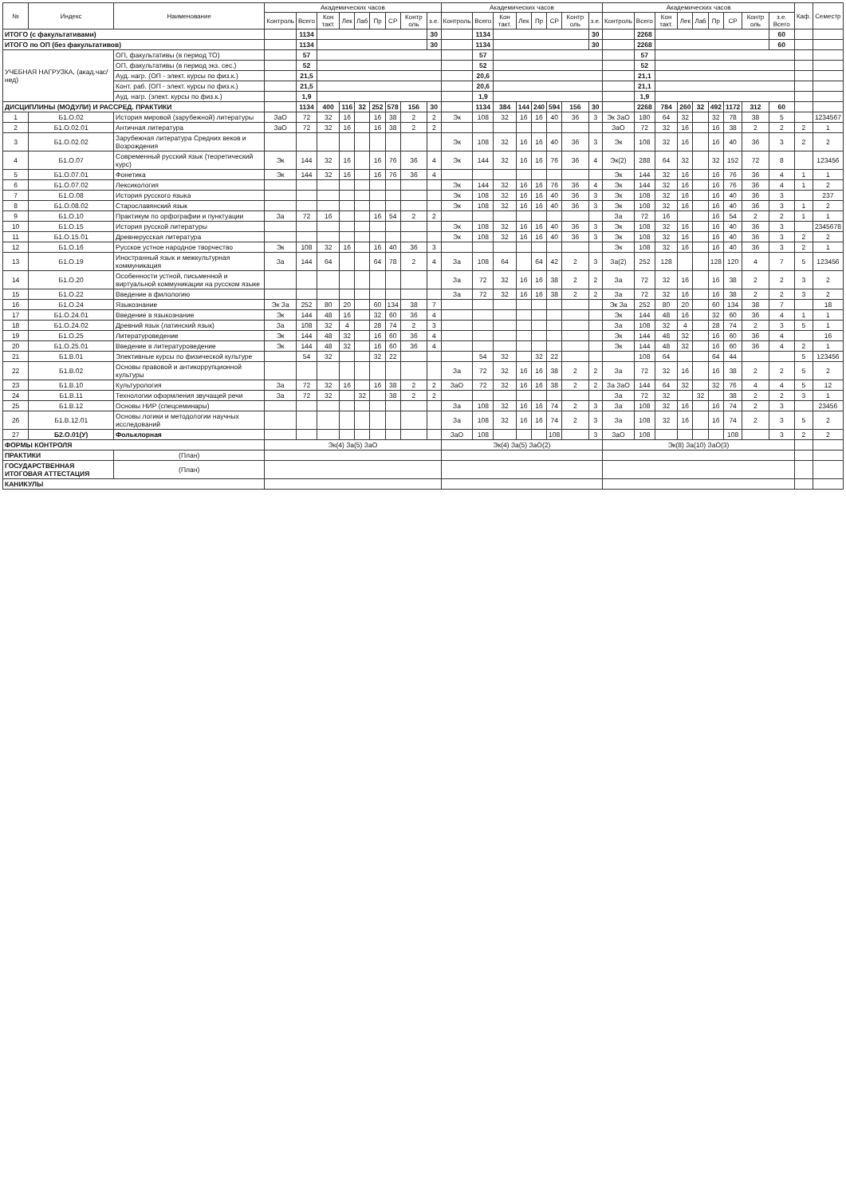| № | Индекс | Наименование | Академических часов | | | | | | | | | Академических часов | | | | | | | | Академических часов | | | | | | | | | Каф. | Семестр |
| --- | --- | --- | --- | --- | --- | --- | --- | --- | --- | --- | --- | --- | --- | --- | --- | --- | --- | --- | --- | --- | --- | --- | --- | --- | --- | --- | --- | --- | --- | --- |
| | | | Контроль | Всего | Кон такт. | Лек | Лаб | Пр | СР | Контр оль | з.е. | Контроль | Всего | Кон такт. | Лек | Пр | СР | Контр оль | з.е. | Контроль | Всего | Кон такт. | Лек | Лаб | Пр | СР | Контр оль | з.е. Всего | | |
| ИТОГО (с факультативами) | | | | 1134 | | | | | | | 30 | | 1134 | | | | | | 30 | | 2268 | | | | | | | 60 | | |
| ИТОГО по ОП (без факультативов) | | | | 1134 | | | | | | | 30 | | 1134 | | | | | | 30 | | 2268 | | | | | | | 60 | | |
| УЧЕБНАЯ НАГРУЗКА, (акад.час/нед) | | ОП, факультативы (в период ТО) | | 57 | | | | | | | | | 57 | | | | | | | | 57 | | | | | | | | | |
| | | ОП, факультативы (в период экз. сес.) | | 52 | | | | | | | | | 52 | | | | | | | | 52 | | | | | | | | | |
| | | Ауд. нагр. (ОП - элект. курсы по физ.к.) | | 21,5 | | | | | | | | | 20,6 | | | | | | | | 21,1 | | | | | | | | | |
| | | Конт. раб. (ОП - элект. курсы по физ.к.) | | 21,5 | | | | | | | | | 20,6 | | | | | | | | 21,1 | | | | | | | | | |
| | | Ауд. нагр. (элект. курсы по физ.к.) | | 1,9 | | | | | | | | | 1,9 | | | | | | | | 1,9 | | | | | | | | | |
| ДИСЦИПЛИНЫ (МОДУЛИ) И РАССРЕД. ПРАКТИКИ | | | | 1134 | 400 | 116 | 32 | 252 | 578 | 156 | 30 | | 1134 | 384 | 144 | 240 | 594 | 156 | 30 | | 2268 | 784 | 260 | 32 | 492 | 1172 | 312 | 60 | | |
| 1 | Б1.О.02 | История мировой (зарубежной) литературы | ЗаО | 72 | 32 | 16 | | 16 | 38 | 2 | 2 | Эк | 108 | 32 | 16 | 16 | 40 | 36 | 3 | Эк ЗаО | 180 | 64 | 32 | | 32 | 78 | 38 | 5 | | 1234567 |
| 2 | Б1.О.02.01 | Античная литература | ЗаО | 72 | 32 | 16 | | 16 | 38 | 2 | 2 | | | | | | | | | ЗаО | 72 | 32 | 16 | | 16 | 38 | 2 | 2 | 2 | 1 |
| 3 | Б1.О.02.02 | Зарубежная литература Средних веков и Возрождения | | | | | | | | | | Эк | 108 | 32 | 16 | 16 | 40 | 36 | 3 | Эк | 108 | 32 | 16 | | 16 | 40 | 36 | 3 | 2 | 2 |
| 4 | Б1.О.07 | Современный русский язык (теоретический курс) | Эк | 144 | 32 | 16 | | 16 | 76 | 36 | 4 | Эк | 144 | 32 | 16 | 16 | 76 | 36 | 4 | Эк(2) | 288 | 64 | 32 | | 32 | 152 | 72 | 8 | | 123456 |
| 5 | Б1.О.07.01 | Фонетика | Эк | 144 | 32 | 16 | | 16 | 76 | 36 | 4 | | | | | | | | | Эк | 144 | 32 | 16 | | 16 | 76 | 36 | 4 | 1 | 1 |
| 6 | Б1.О.07.02 | Лексикология | | | | | | | | | | Эк | 144 | 32 | 16 | 16 | 76 | 36 | 4 | Эк | 144 | 32 | 16 | | 16 | 76 | 36 | 4 | 1 | 2 |
| 7 | Б1.О.08 | История русского языка | | | | | | | | | | Эк | 108 | 32 | 16 | 16 | 40 | 36 | 3 | Эк | 108 | 32 | 16 | | 16 | 40 | 36 | 3 | | 237 |
| 8 | Б1.О.08.02 | Старославянский язык | | | | | | | | | | Эк | 108 | 32 | 16 | 16 | 40 | 36 | 3 | Эк | 108 | 32 | 16 | | 16 | 40 | 36 | 3 | 1 | 2 |
| 9 | Б1.О.10 | Практикум по орфографии и пунктуации | За | 72 | 16 | | | 16 | 54 | 2 | 2 | | | | | | | | | За | 72 | 16 | | | 16 | 54 | 2 | 2 | 1 | 1 |
| 10 | Б1.О.15 | История русской литературы | | | | | | | | | | Эк | 108 | 32 | 16 | 16 | 40 | 36 | 3 | Эк | 108 | 32 | 16 | | 16 | 40 | 36 | 3 | | 2345678 |
| 11 | Б1.О.15.01 | Древнерусская литература | | | | | | | | | | Эк | 108 | 32 | 16 | 16 | 40 | 36 | 3 | Эк | 108 | 32 | 16 | | 16 | 40 | 36 | 3 | 2 | 2 |
| 12 | Б1.О.16 | Русское устное народное творчество | Эк | 108 | 32 | 16 | | 16 | 40 | 36 | 3 | | | | | | | | | Эк | 108 | 32 | 16 | | 16 | 40 | 36 | 3 | 2 | 1 |
| 13 | Б1.О.19 | Иностранный язык и межкультурная коммуникация | За | 144 | 64 | | | 64 | 78 | 2 | 4 | За | 108 | 64 | | 64 | 42 | 2 | 3 | За(2) | 252 | 128 | | | 128 | 120 | 4 | 7 | 5 | 123456 |
| 14 | Б1.О.20 | Особенности устной, письменной и виртуальной коммуникации на русском языке | | | | | | | | | | За | 72 | 32 | 16 | 16 | 38 | 2 | 2 | За | 72 | 32 | 16 | | 16 | 38 | 2 | 2 | 3 | 2 |
| 15 | Б1.О.22 | Введение в филологию | | | | | | | | | | За | 72 | 32 | 16 | 16 | 38 | 2 | 2 | За | 72 | 32 | 16 | | 16 | 38 | 2 | 2 | 3 | 2 |
| 16 | Б1.О.24 | Языкознание | Эк За | 252 | 80 | 20 | | 60 | 134 | 38 | 7 | | | | | | | | | Эк За | 252 | 80 | 20 | | 60 | 134 | 38 | 7 | | 18 |
| 17 | Б1.О.24.01 | Введение в языкознание | Эк | 144 | 48 | 16 | | 32 | 60 | 36 | 4 | | | | | | | | | Эк | 144 | 48 | 16 | | 32 | 60 | 36 | 4 | 1 | 1 |
| 18 | Б1.О.24.02 | Древний язык (латинский язык) | За | 108 | 32 | 4 | | 28 | 74 | 2 | 3 | | | | | | | | | За | 108 | 32 | 4 | | 28 | 74 | 2 | 3 | 5 | 1 |
| 19 | Б1.О.25 | Литературоведение | Эк | 144 | 48 | 32 | | 16 | 60 | 36 | 4 | | | | | | | | | Эк | 144 | 48 | 32 | | 16 | 60 | 36 | 4 | | 16 |
| 20 | Б1.О.25.01 | Введение в литературоведение | Эк | 144 | 48 | 32 | | 16 | 60 | 36 | 4 | | | | | | | | | Эк | 144 | 48 | 32 | | 16 | 60 | 36 | 4 | 2 | 1 |
| 21 | Б1.В.01 | Элективные курсы по физической культуре | | 54 | 32 | | | 32 | 22 | | | | 54 | 32 | | 32 | 22 | | | | 108 | 64 | | | 64 | 44 | | | 5 | 123456 |
| 22 | Б1.В.02 | Основы правовой и антикоррупционной культуры | | | | | | | | | | За | 72 | 32 | 16 | 16 | 38 | 2 | 2 | За | 72 | 32 | 16 | | 16 | 38 | 2 | 2 | 5 | 2 |
| 23 | Б1.В.10 | Культурология | За | 72 | 32 | 16 | | 16 | 38 | 2 | 2 | ЗаО | 72 | 32 | 16 | 16 | 38 | 2 | 2 | За ЗаО | 144 | 64 | 32 | | 32 | 76 | 4 | 4 | 5 | 12 |
| 24 | Б1.В.11 | Технологии оформления звучащей речи | За | 72 | 32 | | 32 | | 38 | 2 | 2 | | | | | | | | | За | 72 | 32 | | 32 | | 38 | 2 | 2 | 3 | 1 |
| 25 | Б1.В.12 | Основы НИР (спецсеминары) | | | | | | | | | | За | 108 | 32 | 16 | 16 | 74 | 2 | 3 | За | 108 | 32 | 16 | | 16 | 74 | 2 | 3 | | 23456 |
| 26 | Б1.В.12.01 | Основы логики и методологии научных исследований | | | | | | | | | | За | 108 | 32 | 16 | 16 | 74 | 2 | 3 | За | 108 | 32 | 16 | | 16 | 74 | 2 | 3 | 5 | 2 |
| 27 | Б2.О.01(У) | Фольклорная | | | | | | | | | | ЗаО | 108 | | | | 108 | | 3 | ЗаО | 108 | | | | | 108 | | 3 | 2 | 2 |
| ФОРМЫ КОНТРОЛЯ | | | Эк(4) За(5) ЗаО | | | | | | | | | Эк(4) За(5) ЗаО(2) | | | | | | | | Эк(8) За(10) ЗаО(3) | | | | | | | | | | |
| ПРАКТИКИ | | (План) | | | | | | | | | | | | | | | | | | | | | | | | | | | | |
| ГОСУДАРСТВЕННАЯ ИТОГОВАЯ АТТЕСТАЦИЯ | | (План) | | | | | | | | | | | | | | | | | | | | | | | | | | | | |
| КАНИКУЛЫ | | | | | | | | | | | | | | | | | | | | | | | | | | | | | | |